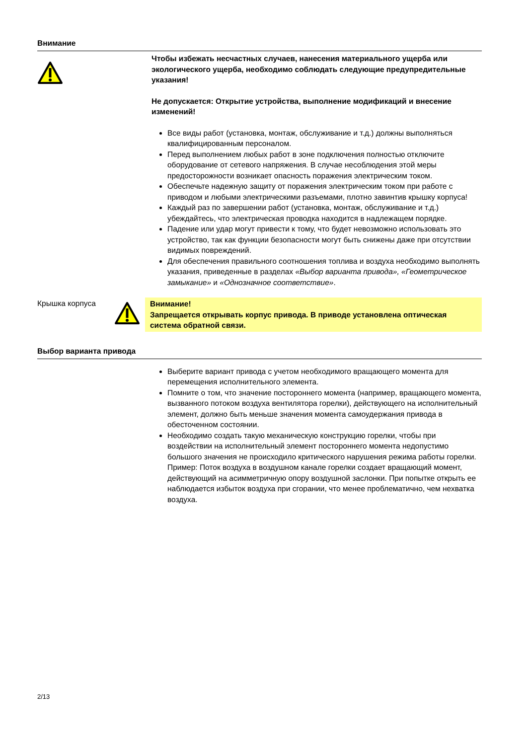Внимание
Чтобы избежать несчастных случаев, нанесения материального ущерба или экологического ущерба, необходимо соблюдать следующие предупредительные указания!
Не допускается: Открытие устройства, выполнение модификаций и внесение изменений!
Все виды работ (установка, монтаж, обслуживание и т.д.) должны выполняться квалифицированным персоналом.
Перед выполнением любых работ в зоне подключения полностью отключите оборудование от сетевого напряжения. В случае несоблюдения этой меры предосторожности возникает опасность поражения электрическим током.
Обеспечьте надежную защиту от поражения электрическим током при работе с приводом и любыми электрическими разъемами, плотно завинтив крышку корпуса!
Каждый раз по завершении работ (установка, монтаж, обслуживание и т.д.) убеждайтесь, что электрическая проводка находится в надлежащем порядке.
Падение или удар могут привести к тому, что будет невозможно использовать это устройство, так как функции безопасности могут быть снижены даже при отсутствии видимых повреждений.
Для обеспечения правильного соотношения топлива и воздуха необходимо выполнять указания, приведенные в разделах «Выбор варианта привода», «Геометрическое замыкание» и «Однозначное соответствие».
Крышка корпуса
Внимание!
Запрещается открывать корпус привода. В приводе установлена оптическая система обратной связи.
Выбор варианта привода
Выберите вариант привода с учетом необходимого вращающего момента для перемещения исполнительного элемента.
Помните о том, что значение постороннего момента (например, вращающего момента, вызванного потоком воздуха вентилятора горелки), действующего на исполнительный элемент, должно быть меньше значения момента самоудержания привода в обесточенном состоянии.
Необходимо создать такую механическую конструкцию горелки, чтобы при воздействии на исполнительный элемент постороннего момента недопустимо большого значения не происходило критического нарушения режима работы горелки.
Пример: Поток воздуха в воздушном канале горелки создает вращающий момент, действующий на асимметричную опору воздушной заслонки. При попытке открыть ее наблюдается избыток воздуха при сгорании, что менее проблематично, чем нехватка воздуха.
2/13